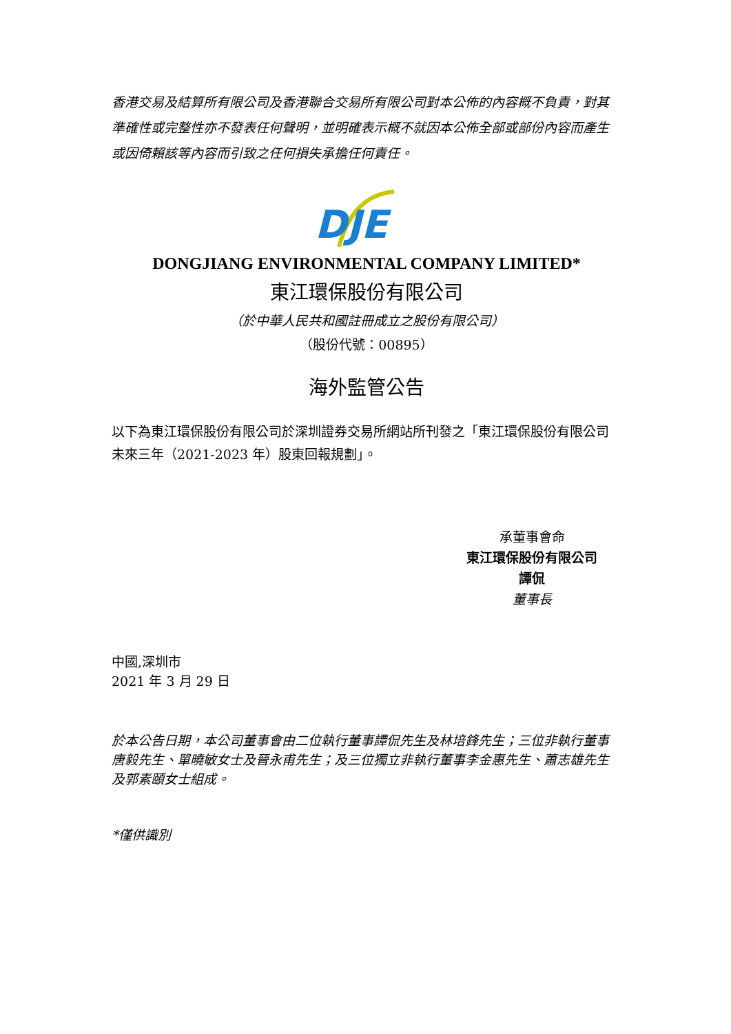香港交易及結算所有限公司及香港聯合交易所有限公司對本公佈的內容概不負責，對其準確性或完整性亦不發表任何聲明，並明確表示概不就因本公佈全部或部份內容而產生或因倚賴該等內容而引致之任何損失承擔任何責任。
DJE
DONGJIANG ENVIRONMENTAL COMPANY LIMITED*
東江環保股份有限公司
（於中華人民共和國註冊成立之股份有限公司）
（股份代號：00895）
海外監管公告
以下為東江環保股份有限公司於深圳證券交易所網站所刊發之「東江環保股份有限公司未來三年（2021-2023 年）股東回報規劃」。
承董事會命
東江環保股份有限公司
譚侃
董事長
中國,深圳市
2021 年 3 月 29 日
於本公告日期，本公司董事會由二位執行董事譚侃先生及林培鋒先生；三位非執行董事唐毅先生、單曉敏女士及晉永甫先生；及三位獨立非執行董事李金惠先生、蕭志雄先生及郭素頤女士組成。
*僅供識別